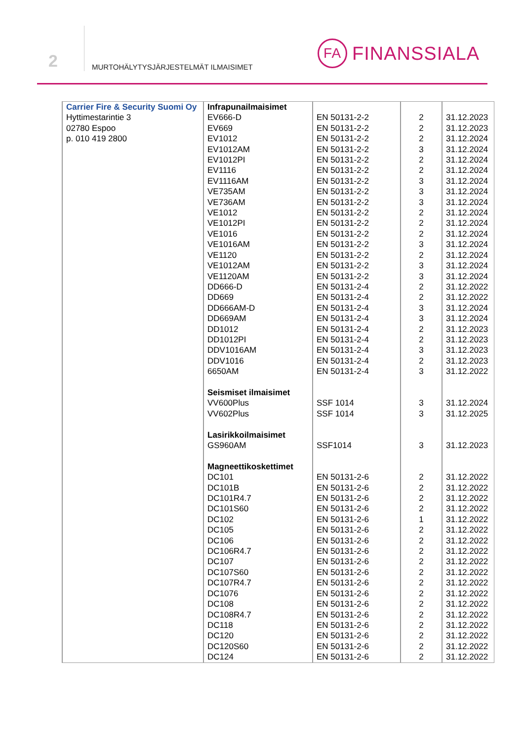2
MURTOHÄLYTYSJÄRJESTELMÄT ILMAISIMET
FA
FINANSSIALA
| Carrier Fire & Security Suomi Oy Hyttimestarintie 3 02780 Espoo p. 010 419 2800 | Infrapunailmaisimet EV666-D EV669 EV1012 EV1012AM EV1012PI EV1116 EV1116AM VE735AM VE736AM VE1012 VE1012PI VE1016 VE1016AM VE1120 VE1012AM VE1120AM DD666-D DD669 DD666AM-D DD669AM DD1012 DD1012PI DDV1016AM DDV1016 6650AM Seismiset ilmaisimet VV600Plus VV602Plus Lasirikkoilmaisimet GS960AM Magneettikoskettimet DC101 DC101B DC101R4.7 DC101S60 DC102 DC105 DC106 DC106R4.7 DC107 DC107S60 DC107R4.7 DC1076 DC108 DC108R4.7 DC118 DC120 DC120S60 DC124 | EN 50131-2-2 EN 50131-2-2 EN 50131-2-2 EN 50131-2-2 EN 50131-2-2 EN 50131-2-2 EN 50131-2-2 EN 50131-2-2 EN 50131-2-2 EN 50131-2-2 EN 50131-2-2 EN 50131-2-2 EN 50131-2-2 EN 50131-2-2 EN 50131-2-2 EN 50131-2-2 EN 50131-2-4 EN 50131-2-4 EN 50131-2-4 EN 50131-2-4 EN 50131-2-4 EN 50131-2-4 EN 50131-2-4 EN 50131-2-4 EN 50131-2-4 SSF 1014 SSF 1014 SSF1014 EN 50131-2-6 EN 50131-2-6 EN 50131-2-6 EN 50131-2-6 EN 50131-2-6 EN 50131-2-6 EN 50131-2-6 EN 50131-2-6 EN 50131-2-6 EN 50131-2-6 EN 50131-2-6 EN 50131-2-6 EN 50131-2-6 EN 50131-2-6 EN 50131-2-6 EN 50131-2-6 EN 50131-2-6 EN 50131-2-6 | 2 2 2 3 2 2 3 3 3 2 2 2 3 2 3 3 2 2 3 3 2 2 3 2 3 3 3 3 2 2 2 2 1 2 2 2 2 2 2 2 2 2 2 2 2 2 | 31.12.2023 31.12.2023 31.12.2024 31.12.2024 31.12.2024 31.12.2024 31.12.2024 31.12.2024 31.12.2024 31.12.2024 31.12.2024 31.12.2024 31.12.2024 31.12.2024 31.12.2024 31.12.2024 31.12.2022 31.12.2022 31.12.2024 31.12.2024 31.12.2023 31.12.2023 31.12.2023 31.12.2023 31.12.2022 31.12.2024 31.12.2025 31.12.2023 31.12.2022 31.12.2022 31.12.2022 31.12.2022 31.12.2022 31.12.2022 31.12.2022 31.12.2022 31.12.2022 31.12.2022 31.12.2022 31.12.2022 31.12.2022 31.12.2022 31.12.2022 31.12.2022 31.12.2022 31.12.2022 |